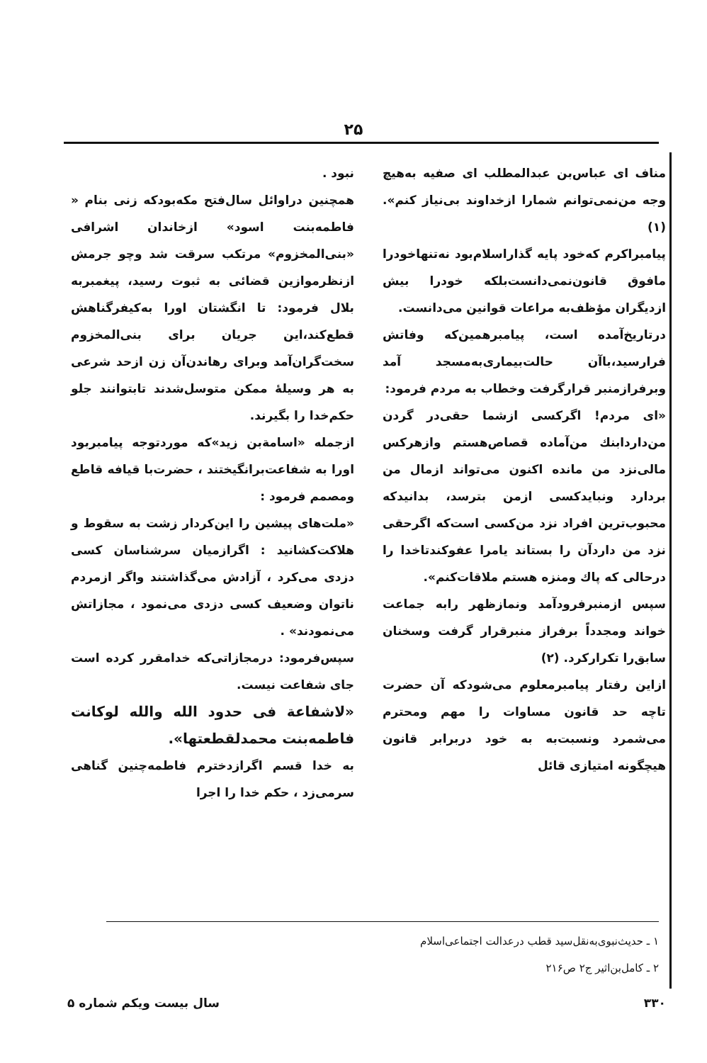۲۵
مناف ای عباس‌بن عبدالمطلب ای صفیه به‌هیچ وجه من‌نمی‌توانم شمارا ازخداوند بی‌نیاز کنم». (۱)
پیامبراکرم که‌خود پایه گذاراسلام‌بود نه‌تنهاخودرا مافوق قانون‌نمی‌دانست‌بلکه خودرا بیش ازدیگران مؤظف‌به مراعات قوانین می‌دانست.
درتاریخ‌آمده است، پیامبرهمین‌که وفاتش فرارسید،باآن حالت‌بیماری‌به‌مسجد آمد وبرفرازمنبر قرارگرفت وخطاب به مردم فرمود:
«ای مردم! اگرکسی ازشما حقی‌در گردن من‌داردابنك من‌آماده قصاص‌هستم وازهرکس مالی‌نزد من مانده اکنون می‌تواند ازمال من بردارد ونبایدکسی ازمن بترسد، بدانیدکه محبوب‌ترین افراد نزد من‌کسی است‌که اگرحقی نزد من داردآن را بستاند یامرا عفوکندتاخدا را درحالی که پاك ومنزه هستم ملاقات‌کنم».
سپس ازمنبرفرودآمد ونمازظهر رابه جماعت خواند ومجدداً برفراز منبرقرار گرفت وسخنان سابق‌را تکرارکرد. (۲)
ازاین رفتار پیامبرمعلوم می‌شودکه آن حضرت تاچه حد قانون مساوات را مهم ومحترم می‌شمرد ونسبت‌به به خود دربرابر قانون هیچگونه امتیازی قائل
نبود .
همچنین دراوائل سال‌فتح مکه‌بودکه زنی بنام « فاطمه‌بنت اسود» ازخاندان اشرافی «بنی‌المخزوم» مرتکب سرقت شد وچو جرمش ازنظرموازین قضائی به ثبوت رسید، پیغمبربه بلال فرمود: تا انگشتان اورا به‌کیفرگناهش قطع‌کند،این جریان برای بنی‌المخزوم سخت‌گران‌آمد وبرای رهاندن‌آن زن ازحد شرعی به هر وسیلهٔ ممکن متوسل‌شدند تابتوانند جلو حکم‌خدا را بگیرند.
ازجمله «اسامةبن زید»که موردتوجه پیامبربود اورا به شفاعت‌برانگیختند ، حضرت‌با قیافه قاطع ومصمم فرمود :
«ملت‌های پیشین را این‌کردار زشت به سقوط و هلاکت‌کشانید : اگرازمیان سرشناسان کسی دزدی می‌کرد ، آزادش می‌گذاشتند واگر ازمردم ناتوان وضعیف کسی دزدی می‌نمود ، مجازاتش می‌نمودند» .
سپس‌فرمود: درمجازاتی‌که خدامقرر کرده است جای شفاعت نیست.
«لاشفاعة فی حدود الله والله لوکانت فاطمه‌بنت محمدلقطعتها».
به خدا قسم اگرازدخترم فاطمه‌چنین گناهی سرمی‌زد ، حکم خدا را اجرا
۱ ـ حدیث‌نبوی‌به‌نقل‌سید قطب درعدالت اجتماعی‌اسلام
۲ ـ کامل‌بن‌اثیر ج۲ ص۲۱۶
۳۳۰ سال بیست ویکم شماره ۵